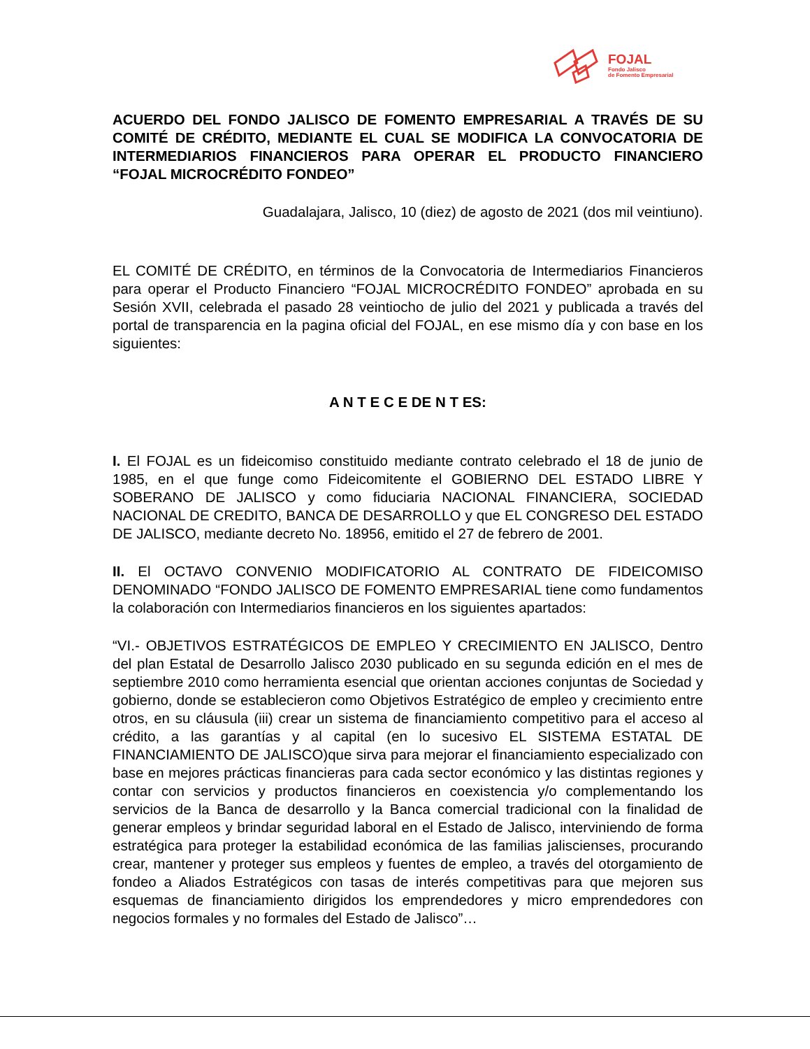FOJAL
Fondo Jalisco
de Fomento Empresarial
ACUERDO DEL FONDO JALISCO DE FOMENTO EMPRESARIAL A TRAVÉS DE SU COMITÉ DE CRÉDITO, MEDIANTE EL CUAL SE MODIFICA LA CONVOCATORIA DE INTERMEDIARIOS FINANCIEROS PARA OPERAR EL PRODUCTO FINANCIERO “FOJAL MICROCRÉDITO FONDEO”
Guadalajara, Jalisco, 10 (diez) de agosto de 2021 (dos mil veintiuno).
EL COMITÉ DE CRÉDITO, en términos de la Convocatoria de Intermediarios Financieros para operar el Producto Financiero “FOJAL MICROCRÉDITO FONDEO” aprobada en su Sesión XVII, celebrada el pasado 28 veintiocho de julio del 2021 y publicada a través del portal de transparencia en la pagina oficial del FOJAL, en ese mismo día y con base en los siguientes:
A N T E C E DE N T ES:
I. El FOJAL es un fideicomiso constituido mediante contrato celebrado el 18 de junio de 1985, en el que funge como Fideicomitente el GOBIERNO DEL ESTADO LIBRE Y SOBERANO DE JALISCO y como fiduciaria NACIONAL FINANCIERA, SOCIEDAD NACIONAL DE CREDITO, BANCA DE DESARROLLO y que EL CONGRESO DEL ESTADO DE JALISCO, mediante decreto No. 18956, emitido el 27 de febrero de 2001.
II. El OCTAVO CONVENIO MODIFICATORIO AL CONTRATO DE FIDEICOMISO DENOMINADO “FONDO JALISCO DE FOMENTO EMPRESARIAL tiene como fundamentos la colaboración con Intermediarios financieros en los siguientes apartados:
“VI.- OBJETIVOS ESTRATÉGICOS DE EMPLEO Y CRECIMIENTO EN JALISCO, Dentro del plan Estatal de Desarrollo Jalisco 2030 publicado en su segunda edición en el mes de septiembre 2010 como herramienta esencial que orientan acciones conjuntas de Sociedad y gobierno, donde se establecieron como Objetivos Estratégico de empleo y crecimiento entre otros, en su cláusula (iii) crear un sistema de financiamiento competitivo para el acceso al crédito, a las garantías y al capital (en lo sucesivo EL SISTEMA ESTATAL DE FINANCIAMIENTO DE JALISCO)que sirva para mejorar el financiamiento especializado con base en mejores prácticas financieras para cada sector económico y las distintas regiones y contar con servicios y productos financieros en coexistencia y/o complementando los servicios de la Banca de desarrollo y la Banca comercial tradicional con la finalidad de generar empleos y brindar seguridad laboral en el Estado de Jalisco, interviniendo de forma estratégica para proteger la estabilidad económica de las familias jaliscienses, procurando crear, mantener y proteger sus empleos y fuentes de empleo, a través del otorgamiento de fondeo a Aliados Estratégicos con tasas de interés competitivas para que mejoren sus esquemas de financiamiento dirigidos los emprendedores y micro emprendedores con negocios formales y no formales del Estado de Jalisco”…